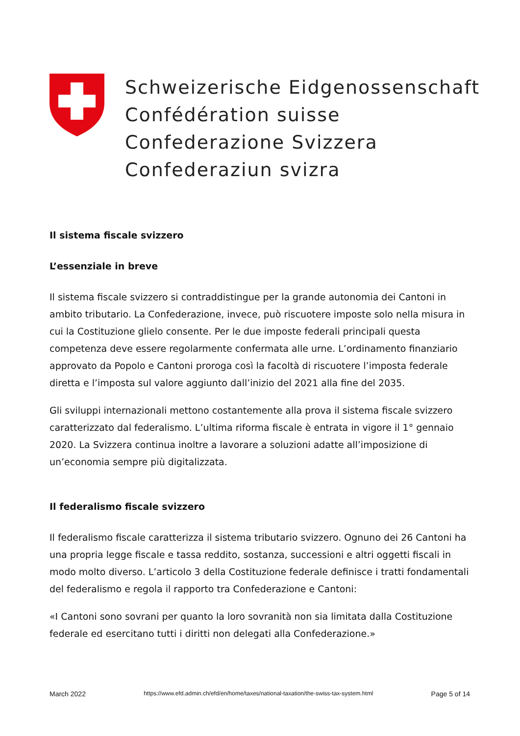Schweizerische Eidgenossenschaft
Confédération suisse
Confederazione Svizzera
Confederaziun svizra
Il sistema fiscale svizzero
L’essenziale in breve
Il sistema fiscale svizzero si contraddistingue per la grande autonomia dei Cantoni in ambito tributario. La Confederazione, invece, può riscuotere imposte solo nella misura in cui la Costituzione glielo consente. Per le due imposte federali principali questa competenza deve essere regolarmente confermata alle urne. L’ordinamento finanziario approvato da Popolo e Cantoni proroga così la facoltà di riscuotere l’imposta federale diretta e l’imposta sul valore aggiunto dall’inizio del 2021 alla fine del 2035.
Gli sviluppi internazionali mettono costantemente alla prova il sistema fiscale svizzero caratterizzato dal federalismo. L’ultima riforma fiscale è entrata in vigore il 1° gennaio 2020. La Svizzera continua inoltre a lavorare a soluzioni adatte all’imposizione di un’economia sempre più digitalizzata.
Il federalismo fiscale svizzero
Il federalismo fiscale caratterizza il sistema tributario svizzero. Ognuno dei 26 Cantoni ha una propria legge fiscale e tassa reddito, sostanza, successioni e altri oggetti fiscali in modo molto diverso. L’articolo 3 della Costituzione federale definisce i tratti fondamentali del federalismo e regola il rapporto tra Confederazione e Cantoni:
«I Cantoni sono sovrani per quanto la loro sovranità non sia limitata dalla Costituzione federale ed esercitano tutti i diritti non delegati alla Confederazione.»
March 2022 https://www.efd.admin.ch/efd/en/home/taxes/national-taxation/the-swiss-tax-system.html Page 5 of 14